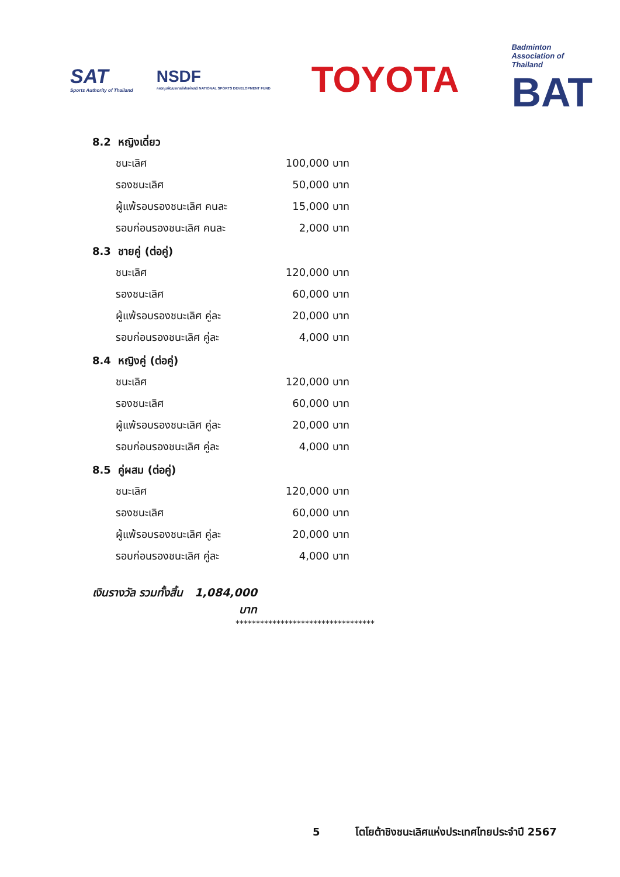SAT
Sports Authority of Thailand
NSDF
กองทุนพัฒนาการกีฬาแห่งชาติ NATIONAL SPORTS DEVELOPMENT FUND
TOYOTA
Badminton
Association of
Thailand
BAT
8.2 หญิงเดี่ยว
| ชนะเลิศ | 100,000 บาท |
| รองชนะเลิศ | 50,000 บาท |
| ผู้แพ้รอบรองชนะเลิศ คนละ | 15,000 บาท |
| รอบก่อนรองชนะเลิศ คนละ | 2,000 บาท |
8.3 ชายคู่ (ต่อคู่)
| ชนะเลิศ | 120,000 บาท |
| รองชนะเลิศ | 60,000 บาท |
| ผู้แพ้รอบรองชนะเลิศ คู่ละ | 20,000 บาท |
| รอบก่อนรองชนะเลิศ คู่ละ | 4,000 บาท |
8.4 หญิงคู่ (ต่อคู่)
| ชนะเลิศ | 120,000 บาท |
| รองชนะเลิศ | 60,000 บาท |
| ผู้แพ้รอบรองชนะเลิศ คู่ละ | 20,000 บาท |
| รอบก่อนรองชนะเลิศ คู่ละ | 4,000 บาท |
8.5 คู่ผสม (ต่อคู่)
| ชนะเลิศ | 120,000 บาท |
| รองชนะเลิศ | 60,000 บาท |
| ผู้แพ้รอบรองชนะเลิศ คู่ละ | 20,000 บาท |
| รอบก่อนรองชนะเลิศ คู่ละ | 4,000 บาท |
เงินรางวัล รวมทั้งสิ้น 1,084,000 บาท
**********************************
5 โตโยต้าชิงชนะเลิศแห่งประเทศไทยประจำปี 2567